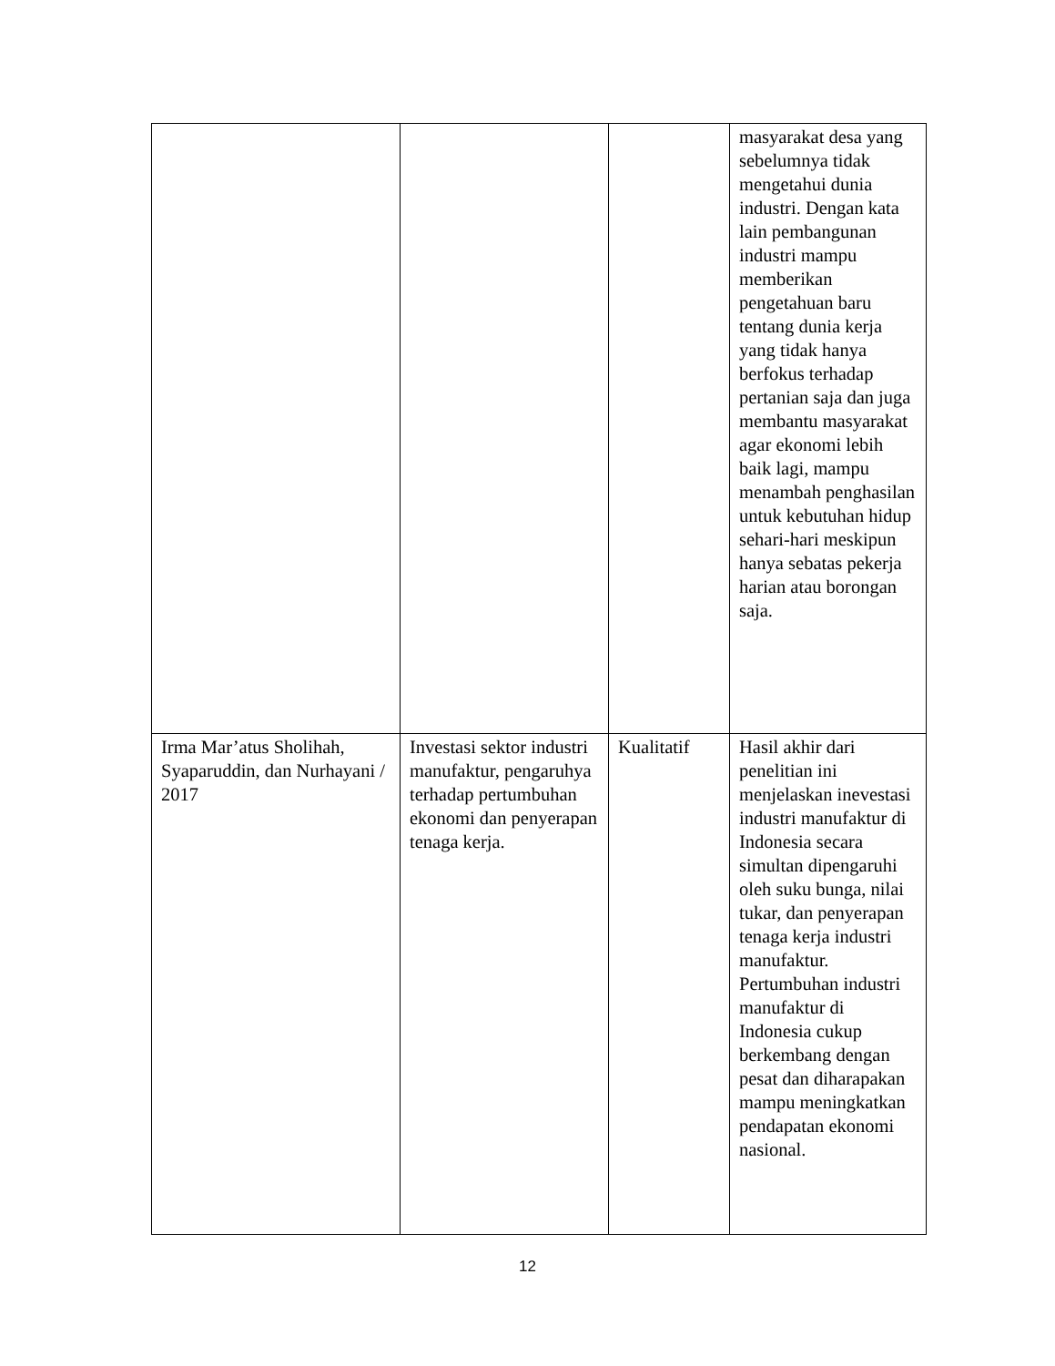| | | | masyarakat desa yang sebelumnya tidak mengetahui dunia industri. Dengan kata lain pembangunan industri mampu memberikan pengetahuan baru tentang dunia kerja yang tidak hanya berfokus terhadap pertanian saja dan juga membantu masyarakat agar ekonomi lebih baik lagi, mampu menambah penghasilan untuk kebutuhan hidup sehari-hari meskipun hanya sebatas pekerja harian atau borongan saja. |
| Irma Mar’atus Sholihah, Syaparuddin, dan Nurhayani / 2017 | Investasi sektor industri manufaktur, pengaruhya terhadap pertumbuhan ekonomi dan penyerapan tenaga kerja. | Kualitatif | Hasil akhir dari penelitian ini menjelaskan inevestasi industri manufaktur di Indonesia secara simultan dipengaruhi oleh suku bunga, nilai tukar, dan penyerapan tenaga kerja industri manufaktur. Pertumbuhan industri manufaktur di Indonesia cukup berkembang dengan pesat dan diharapakan mampu meningkatkan pendapatan ekonomi nasional. |
12